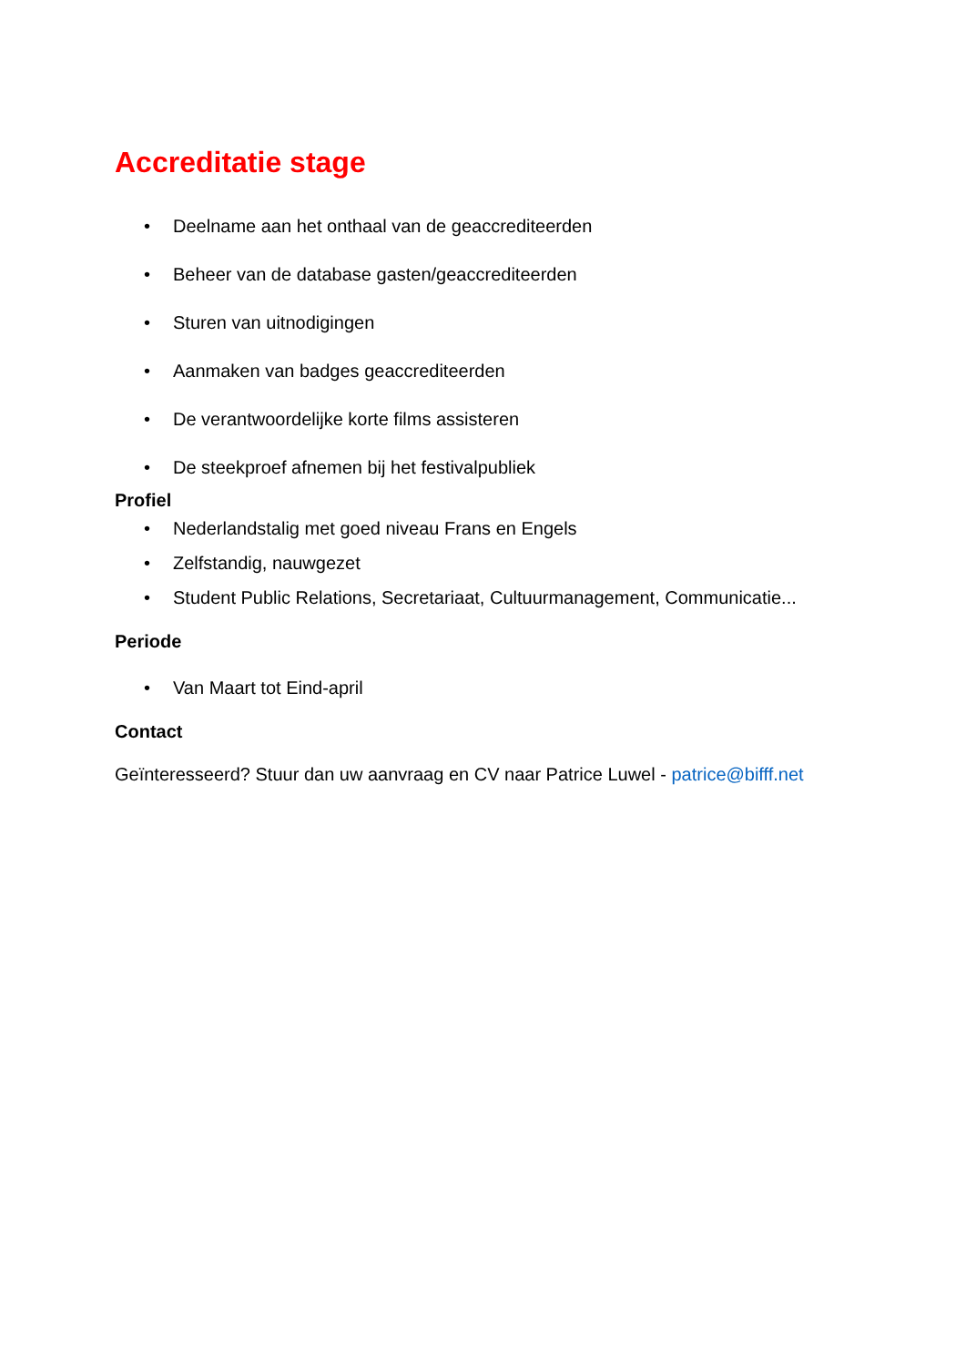Accreditatie stage
• Deelname aan het onthaal van de geaccrediteerden
• Beheer van de database gasten/geaccrediteerden
• Sturen van uitnodigingen
• Aanmaken van badges geaccrediteerden
• De verantwoordelijke korte films assisteren
• De steekproef afnemen bij het festivalpubliek
Profiel
• Nederlandstalig met goed niveau Frans en Engels
• Zelfstandig, nauwgezet
• Student Public Relations, Secretariaat, Cultuurmanagement, Communicatie...
Periode
• Van Maart tot Eind-april
Contact
Geïnteresseerd? Stuur dan uw aanvraag en CV naar Patrice Luwel - patrice@bifff.net